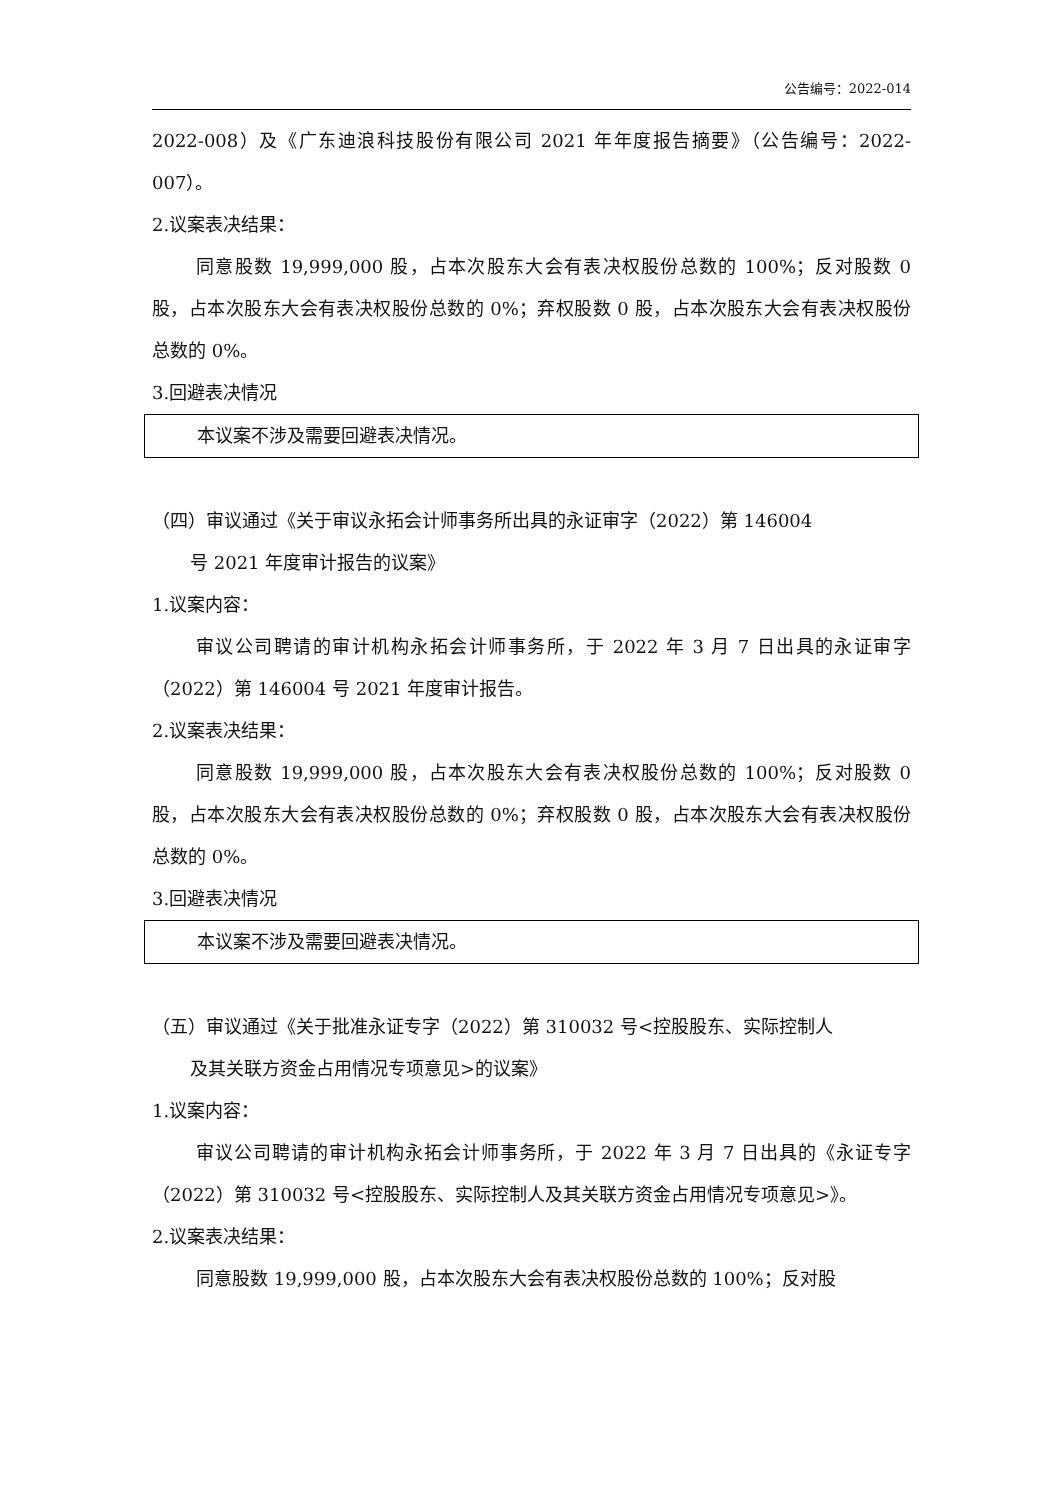公告编号：2022-014
2022-008）及《广东迪浪科技股份有限公司 2021 年年度报告摘要》（公告编号：2022-007）。
2.议案表决结果：
同意股数 19,999,000 股，占本次股东大会有表决权股份总数的 100%；反对股数 0 股，占本次股东大会有表决权股份总数的 0%；弃权股数 0 股，占本次股东大会有表决权股份总数的 0%。
3.回避表决情况
本议案不涉及需要回避表决情况。
（四）审议通过《关于审议永拓会计师事务所出具的永证审字（2022）第 146004
号 2021 年度审计报告的议案》
1.议案内容：
审议公司聘请的审计机构永拓会计师事务所，于 2022 年 3 月 7 日出具的永证审字（2022）第 146004 号 2021 年度审计报告。
2.议案表决结果：
同意股数 19,999,000 股，占本次股东大会有表决权股份总数的 100%；反对股数 0 股，占本次股东大会有表决权股份总数的 0%；弃权股数 0 股，占本次股东大会有表决权股份总数的 0%。
3.回避表决情况
本议案不涉及需要回避表决情况。
（五）审议通过《关于批准永证专字（2022）第 310032 号<控股股东、实际控制人
及其关联方资金占用情况专项意见>的议案》
1.议案内容：
审议公司聘请的审计机构永拓会计师事务所，于 2022 年 3 月 7 日出具的《永证专字（2022）第 310032 号<控股股东、实际控制人及其关联方资金占用情况专项意见>》。
2.议案表决结果：
同意股数 19,999,000 股，占本次股东大会有表决权股份总数的 100%；反对股